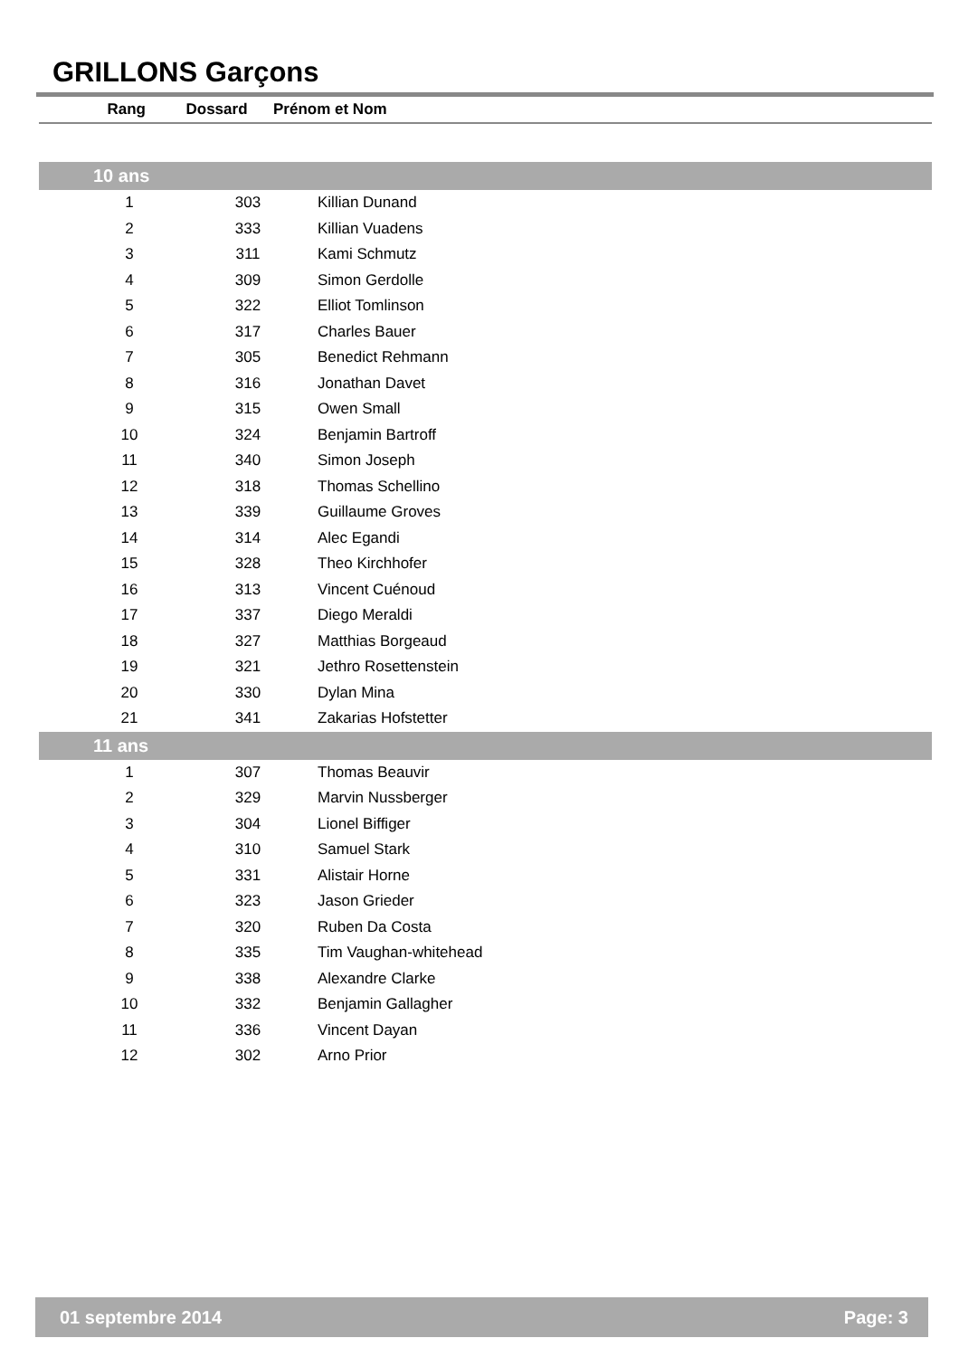GRILLONS Garçons
| Rang | Dossard | Prénom et Nom |
| --- | --- | --- |
| 10 ans | | |
| 1 | 303 | Killian Dunand |
| 2 | 333 | Killian Vuadens |
| 3 | 311 | Kami Schmutz |
| 4 | 309 | Simon Gerdolle |
| 5 | 322 | Elliot Tomlinson |
| 6 | 317 | Charles Bauer |
| 7 | 305 | Benedict Rehmann |
| 8 | 316 | Jonathan Davet |
| 9 | 315 | Owen Small |
| 10 | 324 | Benjamin Bartroff |
| 11 | 340 | Simon Joseph |
| 12 | 318 | Thomas Schellino |
| 13 | 339 | Guillaume Groves |
| 14 | 314 | Alec Egandi |
| 15 | 328 | Theo Kirchhofer |
| 16 | 313 | Vincent Cuénoud |
| 17 | 337 | Diego Meraldi |
| 18 | 327 | Matthias Borgeaud |
| 19 | 321 | Jethro Rosettenstein |
| 20 | 330 | Dylan Mina |
| 21 | 341 | Zakarias Hofstetter |
| 11 ans | | |
| 1 | 307 | Thomas Beauvir |
| 2 | 329 | Marvin Nussberger |
| 3 | 304 | Lionel Biffiger |
| 4 | 310 | Samuel Stark |
| 5 | 331 | Alistair Horne |
| 6 | 323 | Jason Grieder |
| 7 | 320 | Ruben Da Costa |
| 8 | 335 | Tim Vaughan-whitehead |
| 9 | 338 | Alexandre Clarke |
| 10 | 332 | Benjamin Gallagher |
| 11 | 336 | Vincent Dayan |
| 12 | 302 | Arno Prior |
01 septembre 2014 Page: 3